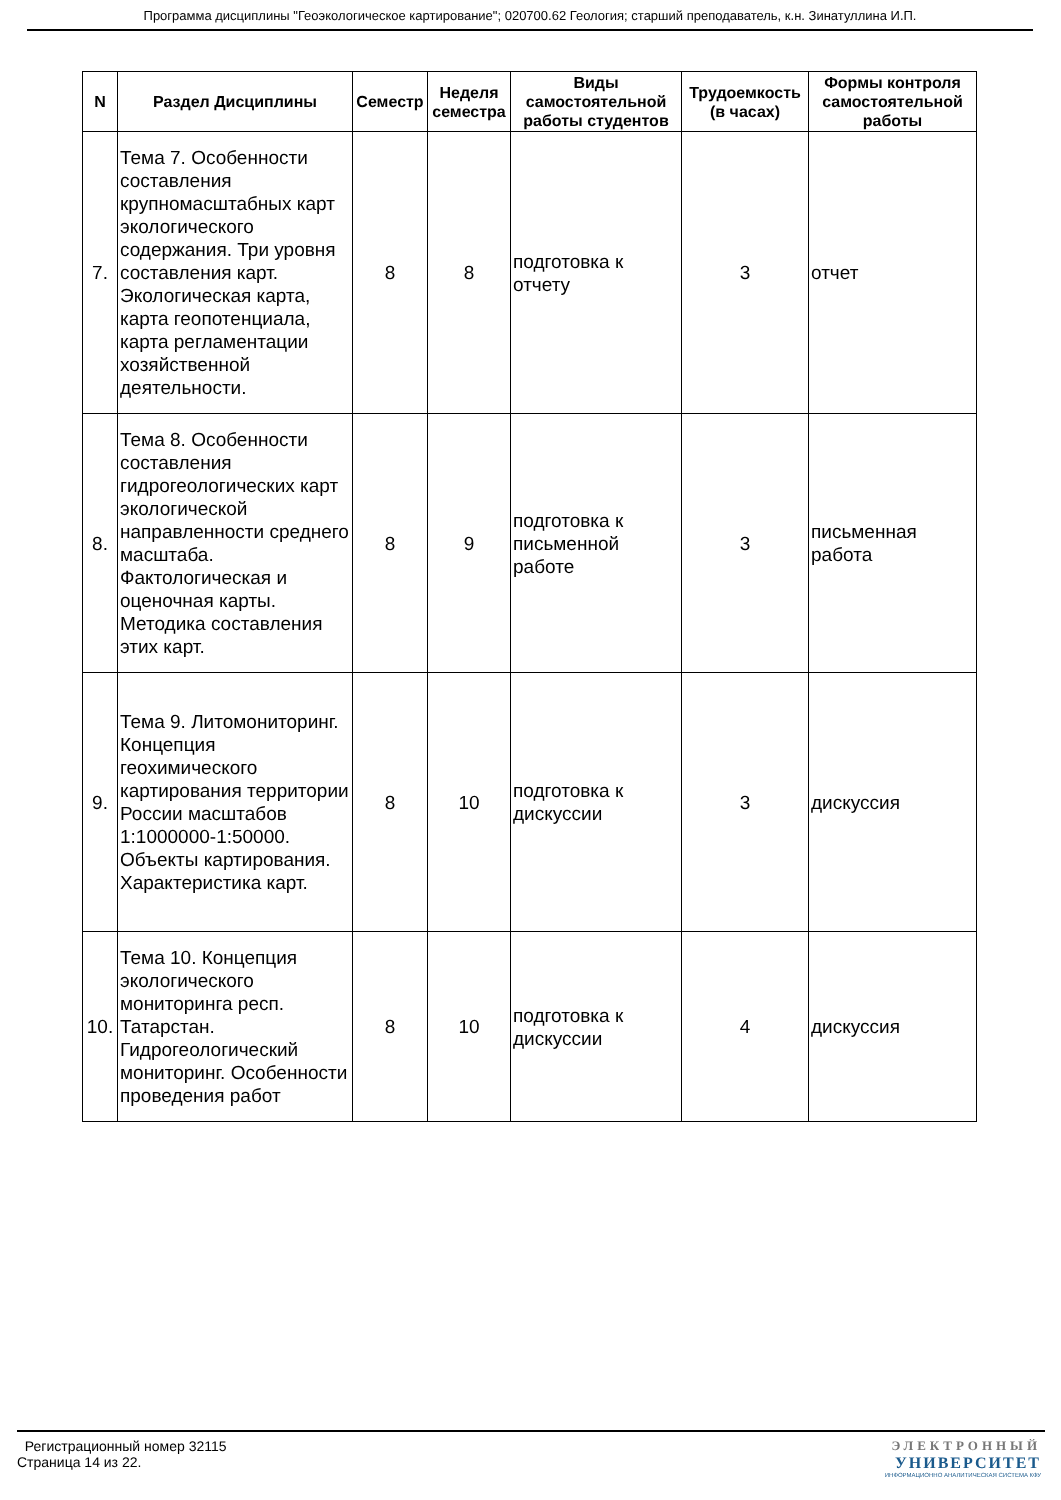Программа дисциплины "Геоэкологическое картирование"; 020700.62 Геология; старший преподаватель, к.н. Зинатуллина И.П.
| N | Раздел Дисциплины | Семестр | Неделя семестра | Виды самостоятельной работы студентов | Трудоемкость (в часах) | Формы контроля самостоятельной работы |
| --- | --- | --- | --- | --- | --- | --- |
| 7. | Тема 7. Особенности составления крупномасштабных карт экологического содержания. Три уровня составления карт. Экологическая карта, карта геопотенциала, карта регламентации хозяйственной деятельности. | 8 | 8 | подготовка к отчету | 3 | отчет |
| 8. | Тема 8. Особенности составления гидрогеологических карт экологической направленности среднего масштаба. Фактологическая и оценочная карты. Методика составления этих карт. | 8 | 9 | подготовка к письменной работе | 3 | письменная работа |
| 9. | Тема 9. Литомониторинг. Концепция геохимического картирования территории России масштабов 1:1000000-1:50000. Объекты картирования. Характеристика карт. | 8 | 10 | подготовка к дискуссии | 3 | дискуссия |
| 10. | Тема 10. Концепция экологического мониторинга респ. Татарстан. Гидрогеологический мониторинг. Особенности проведения работ | 8 | 10 | подготовка к дискуссии | 4 | дискуссия |
Регистрационный номер 32115
Страница 14 из 22.
ЭЛЕКТРОННЫЙ
УНИВЕРСИТЕТ
ИНФОРМАЦИОННО АНАЛИТИЧЕСКАЯ СИСТЕМА КФУ